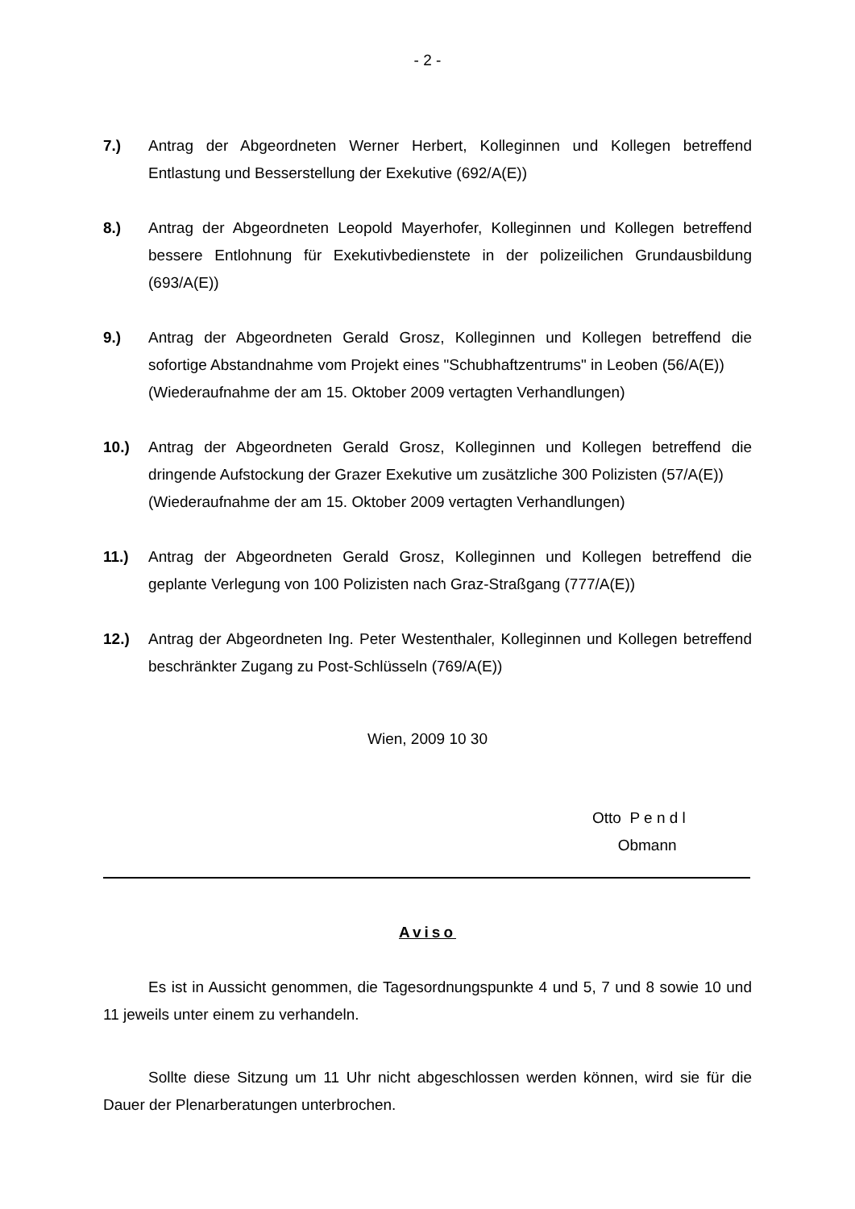- 2 -
7.) Antrag der Abgeordneten Werner Herbert, Kolleginnen und Kollegen betreffend Entlastung und Besserstellung der Exekutive (692/A(E))
8.) Antrag der Abgeordneten Leopold Mayerhofer, Kolleginnen und Kollegen betreffend bessere Entlohnung für Exekutivbedienstete in der polizeilichen Grundausbildung (693/A(E))
9.) Antrag der Abgeordneten Gerald Grosz, Kolleginnen und Kollegen betreffend die sofortige Abstandnahme vom Projekt eines "Schubhaftzentrums" in Leoben (56/A(E))
(Wiederaufnahme der am 15. Oktober 2009 vertagten Verhandlungen)
10.) Antrag der Abgeordneten Gerald Grosz, Kolleginnen und Kollegen betreffend die dringende Aufstockung der Grazer Exekutive um zusätzliche 300 Polizisten (57/A(E))
(Wiederaufnahme der am 15. Oktober 2009 vertagten Verhandlungen)
11.) Antrag der Abgeordneten Gerald Grosz, Kolleginnen und Kollegen betreffend die geplante Verlegung von 100 Polizisten nach Graz-Straßgang (777/A(E))
12.) Antrag der Abgeordneten Ing. Peter Westenthaler, Kolleginnen und Kollegen betreffend beschränkter Zugang zu Post-Schlüsseln (769/A(E))
Wien, 2009 10 30
Otto P e n d l
Obmann
Aviso
Es ist in Aussicht genommen, die Tagesordnungspunkte 4 und 5, 7 und 8 sowie 10 und 11 jeweils unter einem zu verhandeln.
Sollte diese Sitzung um 11 Uhr nicht abgeschlossen werden können, wird sie für die Dauer der Plenarberatungen unterbrochen.